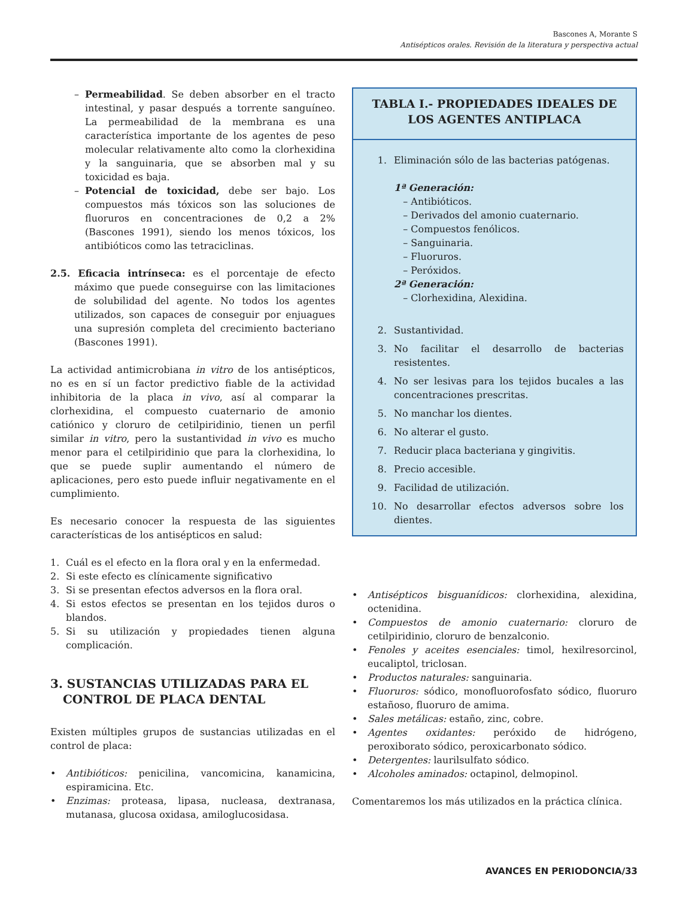Bascones A, Morante S
Antisépticos orales. Revisión de la literatura y perspectiva actual
– Permeabilidad. Se deben absorber en el tracto intestinal, y pasar después a torrente sanguíneo. La permeabilidad de la membrana es una característica importante de los agentes de peso molecular relativamente alto como la clorhexidina y la sanguinaria, que se absorben mal y su toxicidad es baja.
– Potencial de toxicidad, debe ser bajo. Los compuestos más tóxicos son las soluciones de fluoruros en concentraciones de 0,2 a 2% (Bascones 1991), siendo los menos tóxicos, los antibióticos como las tetraciclinas.
2.5. Eficacia intrínseca: es el porcentaje de efecto máximo que puede conseguirse con las limitaciones de solubilidad del agente. No todos los agentes utilizados, son capaces de conseguir por enjuagues una supresión completa del crecimiento bacteriano (Bascones 1991).
La actividad antimicrobiana in vitro de los antisépticos, no es en sí un factor predictivo fiable de la actividad inhibitoria de la placa in vivo, así al comparar la clorhexidina, el compuesto cuaternario de amonio catiónico y cloruro de cetilpiridinio, tienen un perfil similar in vitro, pero la sustantividad in vivo es mucho menor para el cetilpiridinio que para la clorhexidina, lo que se puede suplir aumentando el número de aplicaciones, pero esto puede influir negativamente en el cumplimiento.
Es necesario conocer la respuesta de las siguientes características de los antisépticos en salud:
1. Cuál es el efecto en la flora oral y en la enfermedad.
2. Si este efecto es clínicamente significativo
3. Si se presentan efectos adversos en la flora oral.
4. Si estos efectos se presentan en los tejidos duros o blandos.
5. Si su utilización y propiedades tienen alguna complicación.
3. SUSTANCIAS UTILIZADAS PARA EL
CONTROL DE PLACA DENTAL
Existen múltiples grupos de sustancias utilizadas en el control de placa:
• Antibióticos: penicilina, vancomicina, kanamicina, espiramicina. Etc.
• Enzimas: proteasa, lipasa, nucleasa, dextranasa, mutanasa, glucosa oxidasa, amiloglucosidasa.
TABLA I.- PROPIEDADES IDEALES DE LOS AGENTES ANTIPLACA
1. Eliminación sólo de las bacterias patógenas.
1ª Generación:
– Antibióticos.
– Derivados del amonio cuaternario.
– Compuestos fenólicos.
– Sanguinaria.
– Fluoruros.
– Peróxidos.
2ª Generación:
– Clorhexidina, Alexidina.
2. Sustantividad.
3. No facilitar el desarrollo de bacterias resistentes.
4. No ser lesivas para los tejidos bucales a las concentraciones prescritas.
5. No manchar los dientes.
6. No alterar el gusto.
7. Reducir placa bacteriana y gingivitis.
8. Precio accesible.
9. Facilidad de utilización.
10. No desarrollar efectos adversos sobre los dientes.
• Antisépticos bisguanídicos: clorhexidina, alexidina, octenidina.
• Compuestos de amonio cuaternario: cloruro de cetilpiridinio, cloruro de benzalconio.
• Fenoles y aceites esenciales: timol, hexilresorcinol, eucaliptol, triclosan.
• Productos naturales: sanguinaria.
• Fluoruros: sódico, monofluorofosfato sódico, fluoruro estañoso, fluoruro de amima.
• Sales metálicas: estaño, zinc, cobre.
• Agentes oxidantes: peróxido de hidrógeno, peroxiborato sódico, peroxicarbonato sódico.
• Detergentes: laurilsulfato sódico.
• Alcoholes aminados: octapinol, delmopinol.
Comentaremos los más utilizados en la práctica clínica.
AVANCES EN PERIODONCIA/33